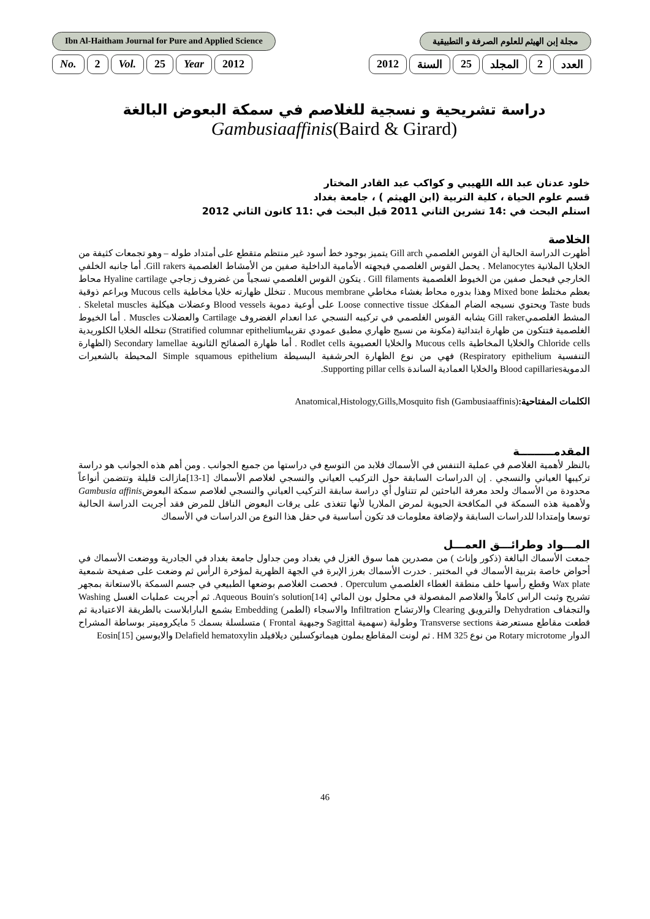Ibn Al-Haitham Journal for Pure and Applied Science مجلة إبن الهيثم للعلوم الصرفة و التطبيقية
No. 2 Vol. 25 Year 2012 العدد 2 المجلد 25 السنة 2012
دراسة تشريحية و نسجية للغلاصم في سمكة البعوض البالغة
Gambusiaaffinis(Baird & Girard)
خلود عدنان عبد الله اللهيبي و كواكب عبد القادر المختار
قسم علوم الحياة ، كلية التربية (ابن الهيثم ) ، جامعة بغداد
استلم البحث في :14 تشرين الثاني 2011 قبل البحث في :11 كانون الثاني 2012
الخلاصة
أظهرت الدراسة الحالية أن القوس الغلصمي Gill arch يتميز بوجود خط أسود غير منتظم متقطع على أمتداد طوله – وهو تجمعات كثيفة من الخلايا الملانية Melanocytes . يحمل القوس الغلصمي فيجهته الأمامية الداخلية صفين من الأمشاط الغلصمية Gill rakers. أما جانبه الخلفي الخارجي فيحمل صفين من الخيوط الغلصمية Gill filaments . يتكون القوس الغلصمي نسجياً من غضروف زجاجي Hyaline cartilage محاط بعظم مختلط Mixed bone وهذا بدوره محاط بغشاء مخاطي Mucous membrane . تتخلل ظهارته خلايا مخاطية Mucous cells وبراعم ذوقية Taste buds ويحتوي نسيجه الضام المفكك Loose connective tissue على أوعية دموية Blood vessels وعضلات هيكلية Skeletal muscles . المشط الغلصميGill raker يشابه القوس الغلصمي في تركيبه النسجي عدا انعدام الغضروف Cartilage والعضلات Muscles . أما الخيوط الغلصمية فتتكون من ظهارة ابتدائية (مكونة من نسيج ظهاري مطبق عمودي تقريباStratified columnar epithelium) تتخلله الخلايا الكلوريدية Chloride cells والخلايا المخاطية Mucous cells والخلايا العصيوية Rodlet cells . أما ظهارة الصفائح الثانوية Secondary lamellae (الظهارة التنفسية Respiratory epithelium) فهي من نوع الظهارة الحرشفية البسيطة Simple squamous epithelium المحيطة بالشعيرات الدمويةBlood capillaries والخلايا العمادية الساندة Supporting pillar cells.
الكلمات المفتاحية:(Anatomical,Histology,Gills,Mosquito fish (Gambusiaaffinis
المقدمـــــــــة
بالنظر لأهمية الغلاصم في عملية التنفس في الأسماك فلابد من التوسع في دراستها من جميع الجوانب . ومن أهم هذه الجوانب هو دراسة تركيبها العياني والنسجي . إن الدراسات السابقة حول التركيب العياني والنسجي لغلاصم الأسماك [1-13]مازالت قليلة وتتضمن أنواعاً محدودة من الأسماك ولحد معرفة الباحثين لم تتناول أي دراسة سابقة التركيب العياني والنسجي لغلاصم سمكة البعوضGambusia affinis ولأهمية هذه السمكة في المكافحة الحيوية لمرض الملاريا لأنها تتغذى على يرقات البعوض الناقل للمرض فقد أجريت الدراسة الحالية توسعا وإمتدادا للدراسات السابقة ولإضافة معلومات قد تكون أساسية في حقل هذا النوع من الدراسات في الأسماك
المـــواد وطرائـــق العمـــل
جمعت الأسماك البالغة (ذكور وإناث ) من مصدرين هما سوق الغزل في بغداد ومن جداول جامعة بغداد في الجادرية ووضعت الأسماك في أحواض خاصة بتربية الأسماك في المختبر . خدرت الأسماك بغرز الإبرة في الجهة الظهرية لمؤخرة الرأس ثم وضعت على صفيحة شمعية Wax plate وقطع رأسها خلف منطقة الغطاء الغلصمي Operculum . فحصت الغلاصم بوضعها الطبيعي في جسم السمكة بالاستعانة بمجهر تشريح وثبت الراس كاملاً والغلاصم المفصولة في محلول بون المائي Aqueous Bouin′s solution[14]. ثم أجريت عمليات الغسل Washing والتجفاف Dehydration والترويق Clearing والارتشاح Infiltration والاسجاء (الطمر) Embedding بشمع البارابلاست بالطريقة الاعتيادية ثم قطعت مقاطع مستعرضة Transverse sections وطولية (سهمية Sagittal وجبهية Frontal ) متسلسلة بسمك 5 مايكروميتر بوساطة المشراح الدوار Rotary microtome من نوع HM 325 . ثم لونت المقاطع بملون هيماتوكسلين ديلافيلد Delafield hematoxylin والايوسين Eosin[15]
46